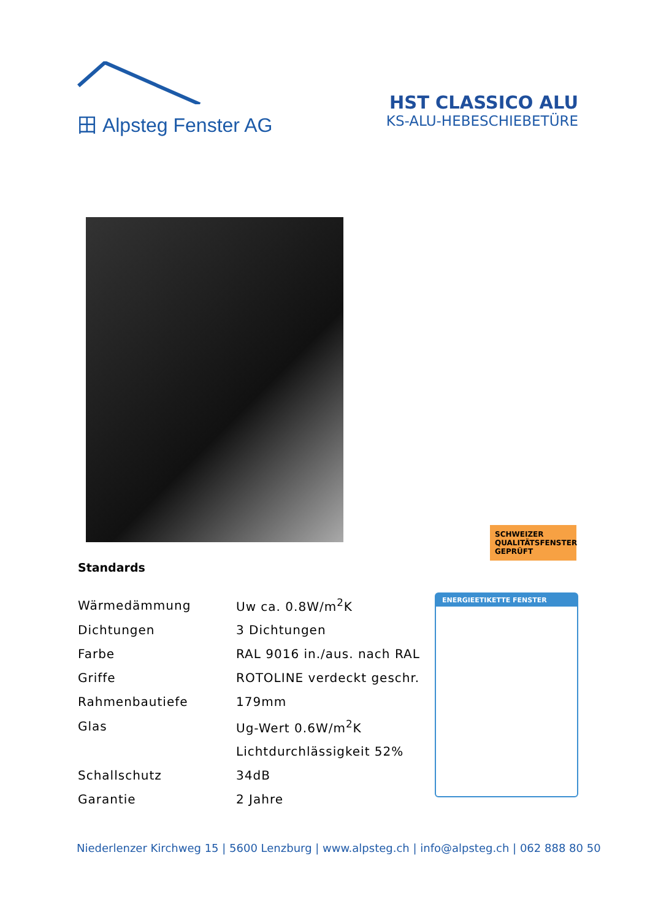田 Alpsteg Fenster AG
HST CLASSICO ALU
KS-ALU-HEBESCHIEBETÜRE
SCHWEIZER QUALITÄTSFENSTER GEPRÜFT
Standards
| Wärmedämmung | Uw ca. 0.8W/m<sup>2</sup>K |
| Dichtungen | 3 Dichtungen |
| Farbe | RAL 9016 in./aus. nach RAL |
| Griffe | ROTOLINE verdeckt geschr. |
| Rahmenbautiefe | 179mm |
| Glas | Ug-Wert 0.6W/m<sup>2</sup>K |
| | Lichtdurchlässigkeit 52% |
| Schallschutz | 34dB |
| Garantie | 2 Jahre |
ENERGIEETIKETTE FENSTER
Niederlenzer Kirchweg 15 | 5600 Lenzburg | www.alpsteg.ch | info@alpsteg.ch | 062 888 80 50